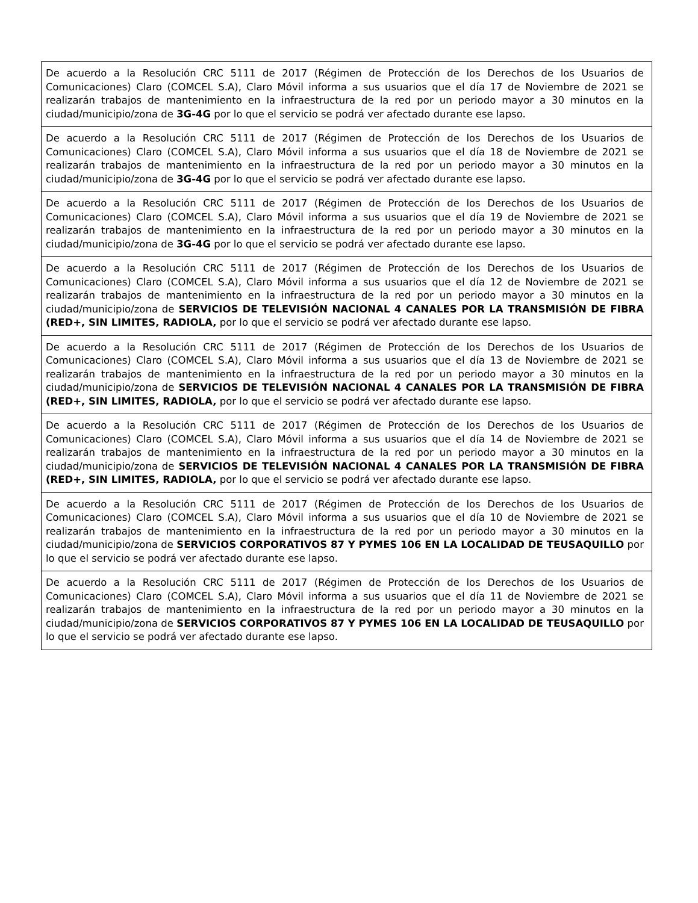| De acuerdo a la Resolución CRC 5111 de 2017 (Régimen de Protección de los Derechos de los Usuarios de Comunicaciones) Claro (COMCEL S.A), Claro Móvil informa a sus usuarios que el día 17 de Noviembre de 2021 se realizarán trabajos de mantenimiento en la infraestructura de la red por un periodo mayor a 30 minutos en la ciudad/municipio/zona de 3G-4G por lo que el servicio se podrá ver afectado durante ese lapso. |
| De acuerdo a la Resolución CRC 5111 de 2017 (Régimen de Protección de los Derechos de los Usuarios de Comunicaciones) Claro (COMCEL S.A), Claro Móvil informa a sus usuarios que el día 18 de Noviembre de 2021 se realizarán trabajos de mantenimiento en la infraestructura de la red por un periodo mayor a 30 minutos en la ciudad/municipio/zona de 3G-4G por lo que el servicio se podrá ver afectado durante ese lapso. |
| De acuerdo a la Resolución CRC 5111 de 2017 (Régimen de Protección de los Derechos de los Usuarios de Comunicaciones) Claro (COMCEL S.A), Claro Móvil informa a sus usuarios que el día 19 de Noviembre de 2021 se realizarán trabajos de mantenimiento en la infraestructura de la red por un periodo mayor a 30 minutos en la ciudad/municipio/zona de 3G-4G por lo que el servicio se podrá ver afectado durante ese lapso. |
| De acuerdo a la Resolución CRC 5111 de 2017 (Régimen de Protección de los Derechos de los Usuarios de Comunicaciones) Claro (COMCEL S.A), Claro Móvil informa a sus usuarios que el día 12 de Noviembre de 2021 se realizarán trabajos de mantenimiento en la infraestructura de la red por un periodo mayor a 30 minutos en la ciudad/municipio/zona de SERVICIOS DE TELEVISIÓN NACIONAL 4 CANALES POR LA TRANSMISIÓN DE FIBRA (RED+, SIN LIMITES, RADIOLA, por lo que el servicio se podrá ver afectado durante ese lapso. |
| De acuerdo a la Resolución CRC 5111 de 2017 (Régimen de Protección de los Derechos de los Usuarios de Comunicaciones) Claro (COMCEL S.A), Claro Móvil informa a sus usuarios que el día 13 de Noviembre de 2021 se realizarán trabajos de mantenimiento en la infraestructura de la red por un periodo mayor a 30 minutos en la ciudad/municipio/zona de SERVICIOS DE TELEVISIÓN NACIONAL 4 CANALES POR LA TRANSMISIÓN DE FIBRA (RED+, SIN LIMITES, RADIOLA, por lo que el servicio se podrá ver afectado durante ese lapso. |
| De acuerdo a la Resolución CRC 5111 de 2017 (Régimen de Protección de los Derechos de los Usuarios de Comunicaciones) Claro (COMCEL S.A), Claro Móvil informa a sus usuarios que el día 14 de Noviembre de 2021 se realizarán trabajos de mantenimiento en la infraestructura de la red por un periodo mayor a 30 minutos en la ciudad/municipio/zona de SERVICIOS DE TELEVISIÓN NACIONAL 4 CANALES POR LA TRANSMISIÓN DE FIBRA (RED+, SIN LIMITES, RADIOLA, por lo que el servicio se podrá ver afectado durante ese lapso. |
| De acuerdo a la Resolución CRC 5111 de 2017 (Régimen de Protección de los Derechos de los Usuarios de Comunicaciones) Claro (COMCEL S.A), Claro Móvil informa a sus usuarios que el día 10 de Noviembre de 2021 se realizarán trabajos de mantenimiento en la infraestructura de la red por un periodo mayor a 30 minutos en la ciudad/municipio/zona de SERVICIOS CORPORATIVOS 87 Y PYMES 106 EN LA LOCALIDAD DE TEUSAQUILLO por lo que el servicio se podrá ver afectado durante ese lapso. |
| De acuerdo a la Resolución CRC 5111 de 2017 (Régimen de Protección de los Derechos de los Usuarios de Comunicaciones) Claro (COMCEL S.A), Claro Móvil informa a sus usuarios que el día 11 de Noviembre de 2021 se realizarán trabajos de mantenimiento en la infraestructura de la red por un periodo mayor a 30 minutos en la ciudad/municipio/zona de SERVICIOS CORPORATIVOS 87 Y PYMES 106 EN LA LOCALIDAD DE TEUSAQUILLO por lo que el servicio se podrá ver afectado durante ese lapso. |